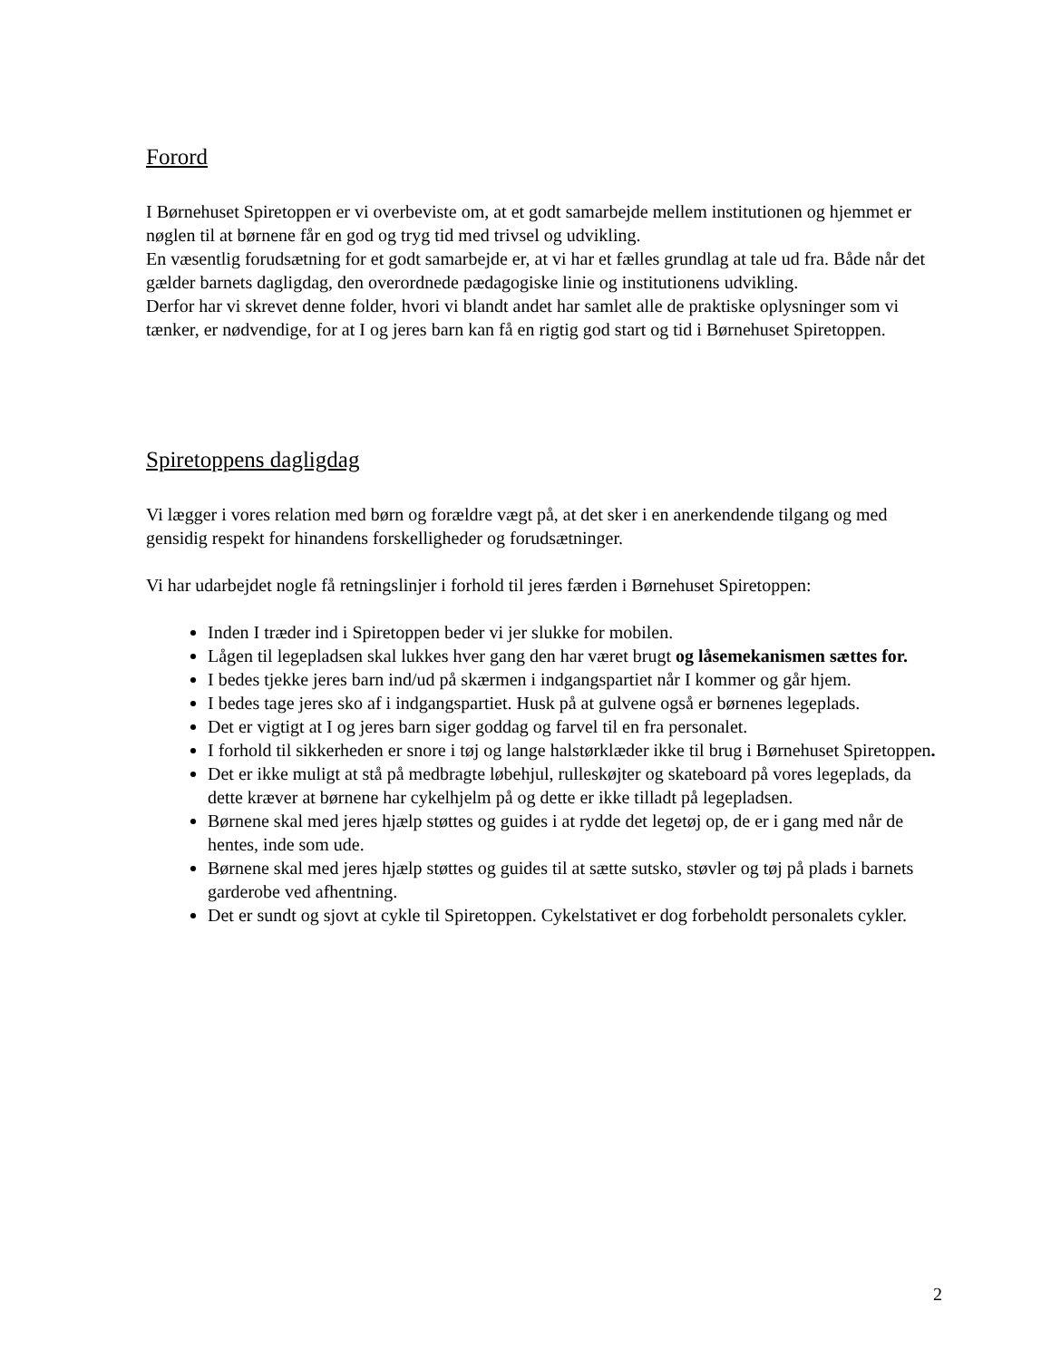Forord
I Børnehuset Spiretoppen er vi overbeviste om, at et godt samarbejde mellem institutionen og hjemmet er nøglen til at børnene får en god og tryg tid med trivsel og udvikling.
En væsentlig forudsætning for et godt samarbejde er, at vi har et fælles grundlag at tale ud fra. Både når det gælder barnets dagligdag, den overordnede pædagogiske linie og institutionens udvikling.
Derfor har vi skrevet denne folder, hvori vi blandt andet har samlet alle de praktiske oplysninger som vi tænker, er nødvendige, for at I og jeres barn kan få en rigtig god start og tid i Børnehuset Spiretoppen.
Spiretoppens dagligdag
Vi lægger i vores relation med børn og forældre vægt på, at det sker i en anerkendende tilgang og med gensidig respekt for hinandens forskelligheder og forudsætninger.
Vi har udarbejdet nogle få retningslinjer i forhold til jeres færden i Børnehuset Spiretoppen:
Inden I træder ind i Spiretoppen beder vi jer slukke for mobilen.
Lågen til legepladsen skal lukkes hver gang den har været brugt og låsemekanismen sættes for.
I bedes tjekke jeres barn ind/ud på skærmen i indgangspartiet når I kommer og går hjem.
I bedes tage jeres sko af i indgangspartiet. Husk på at gulvene også er børnenes legeplads.
Det er vigtigt at I og jeres barn siger goddag og farvel til en fra personalet.
I forhold til sikkerheden er snore i tøj og lange halstørklæder ikke til brug i Børnehuset Spiretoppen.
Det er ikke muligt at stå på medbragte løbehjul, rulleskøjter og skateboard på vores legeplads, da dette kræver at børnene har cykelhjelm på og dette er ikke tilladt på legepladsen.
Børnene skal med jeres hjælp støttes og guides i at rydde det legetøj op, de er i gang med når de hentes, inde som ude.
Børnene skal med jeres hjælp støttes og guides til at sætte sutsko, støvler og tøj på plads i barnets garderobe ved afhentning.
Det er sundt og sjovt at cykle til Spiretoppen. Cykelstativet er dog forbeholdt personalets cykler.
2